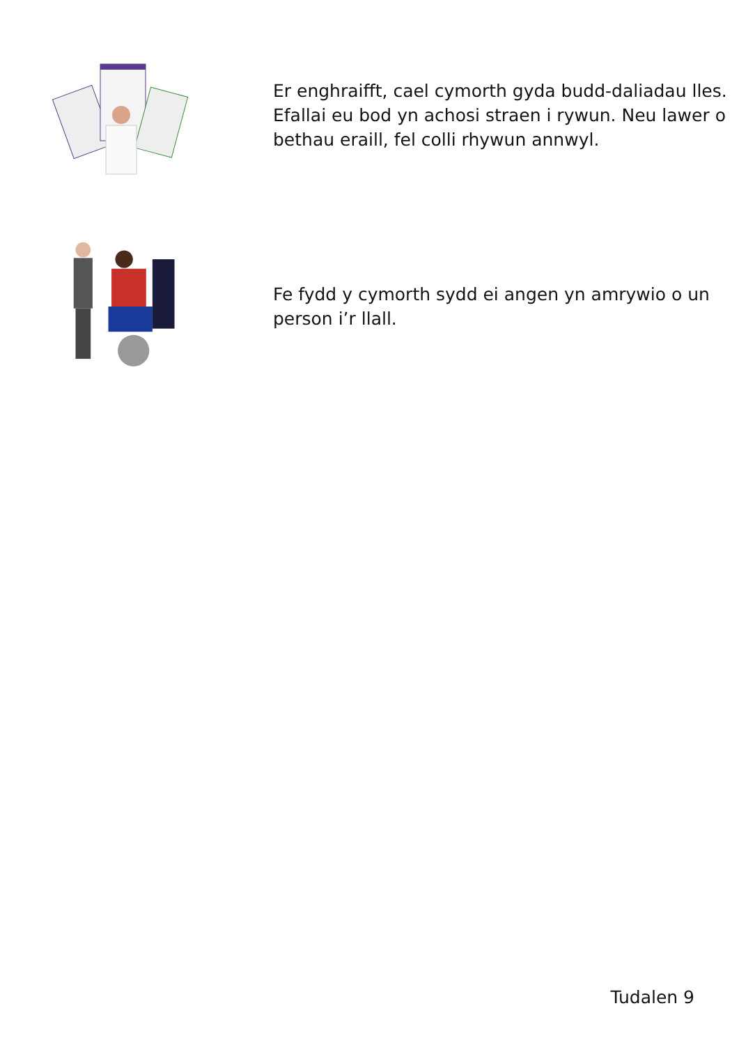Er enghraifft, cael cymorth gyda budd-daliadau lles. Efallai eu bod yn achosi straen i rywun. Neu lawer o bethau eraill, fel colli rhywun annwyl.
Fe fydd y cymorth sydd ei angen yn amrywio o un person i’r llall.
Tudalen 9